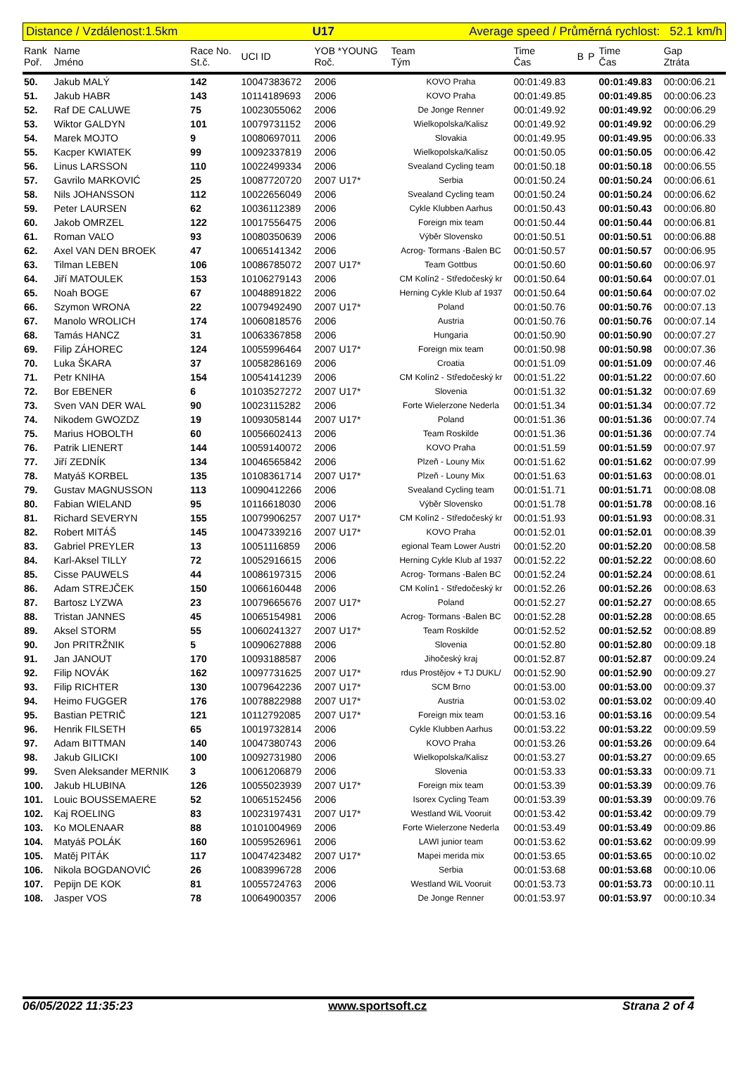Distance / Vzdálenost:1.5km U17 Average speed / Průměrná rychlost: 52.1 km/h
| Rank Poř. | Name Jméno | Race No. St.č. | UCI ID | YOB *YOUNG Roč. | Team Tým | Time Čas | B | P | Time Čas | Gap Ztráta |
| --- | --- | --- | --- | --- | --- | --- | --- | --- | --- | --- |
| 50. | Jakub MALÝ | 142 | 10047383672 | 2006 | KOVO Praha | 00:01:49.83 | | | 00:01:49.83 | 00:00:06.21 |
| 51. | Jakub HABR | 143 | 10114189693 | 2006 | KOVO Praha | 00:01:49.85 | | | 00:01:49.85 | 00:00:06.23 |
| 52. | Raf DE CALUWE | 75 | 10023055062 | 2006 | De Jonge Renner | 00:01:49.92 | | | 00:01:49.92 | 00:00:06.29 |
| 53. | Wiktor GALDYN | 101 | 10079731152 | 2006 | Wielkopolska/Kalisz | 00:01:49.92 | | | 00:01:49.92 | 00:00:06.29 |
| 54. | Marek MOJTO | 9 | 10080697011 | 2006 | Slovakia | 00:01:49.95 | | | 00:01:49.95 | 00:00:06.33 |
| 55. | Kacper KWIATEK | 99 | 10092337819 | 2006 | Wielkopolska/Kalisz | 00:01:50.05 | | | 00:01:50.05 | 00:00:06.42 |
| 56. | Linus LARSSON | 110 | 10022499334 | 2006 | Svealand Cycling team | 00:01:50.18 | | | 00:01:50.18 | 00:00:06.55 |
| 57. | Gavrilo MARKOVIĆ | 25 | 10087720720 | 2007 U17* | Serbia | 00:01:50.24 | | | 00:01:50.24 | 00:00:06.61 |
| 58. | Nils JOHANSSON | 112 | 10022656049 | 2006 | Svealand Cycling team | 00:01:50.24 | | | 00:01:50.24 | 00:00:06.62 |
| 59. | Peter LAURSEN | 62 | 10036112389 | 2006 | Cykle Klubben Aarhus | 00:01:50.43 | | | 00:01:50.43 | 00:00:06.80 |
| 60. | Jakob OMRZEL | 122 | 10017556475 | 2006 | Foreign mix team | 00:01:50.44 | | | 00:01:50.44 | 00:00:06.81 |
| 61. | Roman VAĽO | 93 | 10080350639 | 2006 | Výběr Slovensko | 00:01:50.51 | | | 00:01:50.51 | 00:00:06.88 |
| 62. | Axel VAN DEN BROEK | 47 | 10065141342 | 2006 | Acrog- Tormans -Balen BC | 00:01:50.57 | | | 00:01:50.57 | 00:00:06.95 |
| 63. | Tilman LEBEN | 106 | 10086785072 | 2007 U17* | Team Gottbus | 00:01:50.60 | | | 00:01:50.60 | 00:00:06.97 |
| 64. | Jiří MATOULEK | 153 | 10106279143 | 2006 | CM Kolín2 - Středočeský kr | 00:01:50.64 | | | 00:01:50.64 | 00:00:07.01 |
| 65. | Noah BOGE | 67 | 10048891822 | 2006 | Herning Cykle Klub af 1937 | 00:01:50.64 | | | 00:01:50.64 | 00:00:07.02 |
| 66. | Szymon WRONA | 22 | 10079492490 | 2007 U17* | Poland | 00:01:50.76 | | | 00:01:50.76 | 00:00:07.13 |
| 67. | Manolo WROLICH | 174 | 10060818576 | 2006 | Austria | 00:01:50.76 | | | 00:01:50.76 | 00:00:07.14 |
| 68. | Tamás HANCZ | 31 | 10063367858 | 2006 | Hungaria | 00:01:50.90 | | | 00:01:50.90 | 00:00:07.27 |
| 69. | Filip ZÁHOREC | 124 | 10055996464 | 2007 U17* | Foreign mix team | 00:01:50.98 | | | 00:01:50.98 | 00:00:07.36 |
| 70. | Luka ŠKARA | 37 | 10058286169 | 2006 | Croatia | 00:01:51.09 | | | 00:01:51.09 | 00:00:07.46 |
| 71. | Petr KNIHA | 154 | 10054141239 | 2006 | CM Kolín2 - Středočeský kr | 00:01:51.22 | | | 00:01:51.22 | 00:00:07.60 |
| 72. | Bor EBENER | 6 | 10103527272 | 2007 U17* | Slovenia | 00:01:51.32 | | | 00:01:51.32 | 00:00:07.69 |
| 73. | Sven VAN DER WAL | 90 | 10023115282 | 2006 | Forte Wielerzone Nederla | 00:01:51.34 | | | 00:01:51.34 | 00:00:07.72 |
| 74. | Nikodem GWOZDZ | 19 | 10093058144 | 2007 U17* | Poland | 00:01:51.36 | | | 00:01:51.36 | 00:00:07.74 |
| 75. | Marius HOBOLTH | 60 | 10056602413 | 2006 | Team Roskilde | 00:01:51.36 | | | 00:01:51.36 | 00:00:07.74 |
| 76. | Patrik LIENERT | 144 | 10059140072 | 2006 | KOVO Praha | 00:01:51.59 | | | 00:01:51.59 | 00:00:07.97 |
| 77. | Jiří ZEDNÍK | 134 | 10046565842 | 2006 | Plzeň - Louny Mix | 00:01:51.62 | | | 00:01:51.62 | 00:00:07.99 |
| 78. | Matyáš KORBEL | 135 | 10108361714 | 2007 U17* | Plzeň - Louny Mix | 00:01:51.63 | | | 00:01:51.63 | 00:00:08.01 |
| 79. | Gustav MAGNUSSON | 113 | 10090412266 | 2006 | Svealand Cycling team | 00:01:51.71 | | | 00:01:51.71 | 00:00:08.08 |
| 80. | Fabian WIELAND | 95 | 10116618030 | 2006 | Výběr Slovensko | 00:01:51.78 | | | 00:01:51.78 | 00:00:08.16 |
| 81. | Richard SEVERYN | 155 | 10079906257 | 2007 U17* | CM Kolín2 - Středočeský kr | 00:01:51.93 | | | 00:01:51.93 | 00:00:08.31 |
| 82. | Robert MITÁŠ | 145 | 10047339216 | 2007 U17* | KOVO Praha | 00:01:52.01 | | | 00:01:52.01 | 00:00:08.39 |
| 83. | Gabriel PREYLER | 13 | 10051116859 | 2006 | egional Team Lower Austri | 00:01:52.20 | | | 00:01:52.20 | 00:00:08.58 |
| 84. | Karl-Aksel TILLY | 72 | 10052916615 | 2006 | Herning Cykle Klub af 1937 | 00:01:52.22 | | | 00:01:52.22 | 00:00:08.60 |
| 85. | Cisse PAUWELS | 44 | 10086197315 | 2006 | Acrog- Tormans -Balen BC | 00:01:52.24 | | | 00:01:52.24 | 00:00:08.61 |
| 86. | Adam STREJČEK | 150 | 10066160448 | 2006 | CM Kolín1 - Středočeský kr | 00:01:52.26 | | | 00:01:52.26 | 00:00:08.63 |
| 87. | Bartosz LYZWA | 23 | 10079665676 | 2007 U17* | Poland | 00:01:52.27 | | | 00:01:52.27 | 00:00:08.65 |
| 88. | Tristan JANNES | 45 | 10065154981 | 2006 | Acrog- Tormans -Balen BC | 00:01:52.28 | | | 00:01:52.28 | 00:00:08.65 |
| 89. | Aksel STORM | 55 | 10060241327 | 2007 U17* | Team Roskilde | 00:01:52.52 | | | 00:01:52.52 | 00:00:08.89 |
| 90. | Jon PRITRŽNIK | 5 | 10090627888 | 2006 | Slovenia | 00:01:52.80 | | | 00:01:52.80 | 00:00:09.18 |
| 91. | Jan JANOUT | 170 | 10093188587 | 2006 | Jihočeský kraj | 00:01:52.87 | | | 00:01:52.87 | 00:00:09.24 |
| 92. | Filip NOVÁK | 162 | 10097731625 | 2007 U17* | rdus Prostějov + TJ DUKL/ | 00:01:52.90 | | | 00:01:52.90 | 00:00:09.27 |
| 93. | Filip RICHTER | 130 | 10079642236 | 2007 U17* | SCM Brno | 00:01:53.00 | | | 00:01:53.00 | 00:00:09.37 |
| 94. | Heimo FUGGER | 176 | 10078822988 | 2007 U17* | Austria | 00:01:53.02 | | | 00:01:53.02 | 00:00:09.40 |
| 95. | Bastian PETRIČ | 121 | 10112792085 | 2007 U17* | Foreign mix team | 00:01:53.16 | | | 00:01:53.16 | 00:00:09.54 |
| 96. | Henrik FILSETH | 65 | 10019732814 | 2006 | Cykle Klubben Aarhus | 00:01:53.22 | | | 00:01:53.22 | 00:00:09.59 |
| 97. | Adam BITTMAN | 140 | 10047380743 | 2006 | KOVO Praha | 00:01:53.26 | | | 00:01:53.26 | 00:00:09.64 |
| 98. | Jakub GILICKI | 100 | 10092731980 | 2006 | Wielkopolska/Kalisz | 00:01:53.27 | | | 00:01:53.27 | 00:00:09.65 |
| 99. | Sven Aleksander MERNIK | 3 | 10061206879 | 2006 | Slovenia | 00:01:53.33 | | | 00:01:53.33 | 00:00:09.71 |
| 100. | Jakub HLUBINA | 126 | 10055023939 | 2007 U17* | Foreign mix team | 00:01:53.39 | | | 00:01:53.39 | 00:00:09.76 |
| 101. | Louic BOUSSEMAERE | 52 | 10065152456 | 2006 | Isorex Cycling Team | 00:01:53.39 | | | 00:01:53.39 | 00:00:09.76 |
| 102. | Kaj ROELING | 83 | 10023197431 | 2007 U17* | Westland WiL Vooruit | 00:01:53.42 | | | 00:01:53.42 | 00:00:09.79 |
| 103. | Ko MOLENAAR | 88 | 10101004969 | 2006 | Forte Wielerzone Nederla | 00:01:53.49 | | | 00:01:53.49 | 00:00:09.86 |
| 104. | Matyáš POLÁK | 160 | 10059526961 | 2006 | LAWI junior team | 00:01:53.62 | | | 00:01:53.62 | 00:00:09.99 |
| 105. | Matěj PITÁK | 117 | 10047423482 | 2007 U17* | Mapei merida mix | 00:01:53.65 | | | 00:01:53.65 | 00:00:10.02 |
| 106. | Nikola BOGDANOVIĆ | 26 | 10083996728 | 2006 | Serbia | 00:01:53.68 | | | 00:01:53.68 | 00:00:10.06 |
| 107. | Pepijn DE KOK | 81 | 10055724763 | 2006 | Westland WiL Vooruit | 00:01:53.73 | | | 00:01:53.73 | 00:00:10.11 |
| 108. | Jasper VOS | 78 | 10064900357 | 2006 | De Jonge Renner | 00:01:53.97 | | | 00:01:53.97 | 00:00:10.34 |
06/05/2022 11:35:23 www.sportsoft.cz Strana 2 of 4